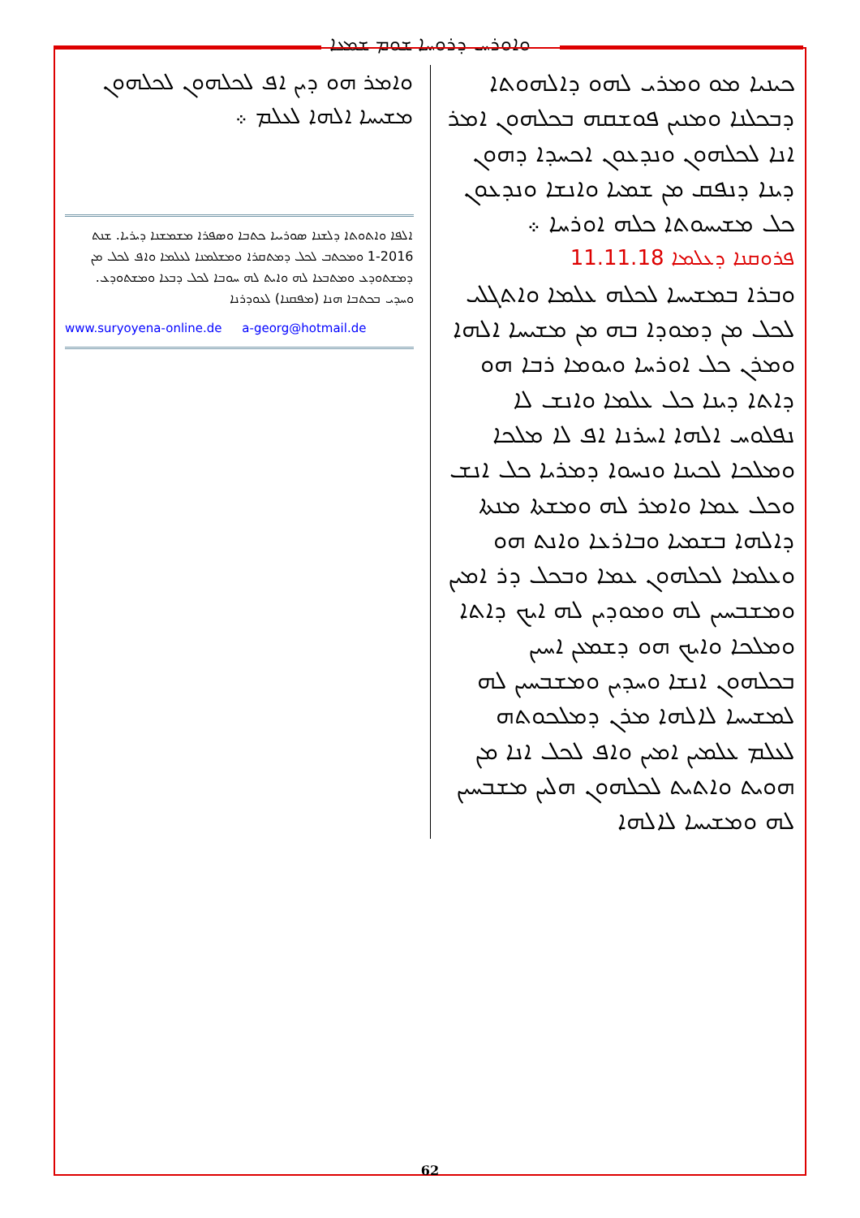ܘܐܘܪܚ ܕܪܘܚܐ ܫܘܡ ܫܡܥܐ
ܟܝܢܝܐ ܡܘ ܘܡܪܝ ܠܗܘ ܕܐܠܗܘܬܐ ܕܒܟܠܢܐ ܘܡܢܝܢ ܦܘܫܩܗ ܒܟܠܗܘܢ ܐܡܪ ܐܢܐ ܠܟܠܗܘܢ ܘܢܕܥܘܢ ܐܟܚܕܐ ܕܗܘܢ ܕܝܢܐ ܕܢܦܩ ܡܢ ܫܡܝܐ ܘܐܢܫܐ ܘܢܕܥܘܢ ܟܠ ܡܫܝܚܘܬܐ ܟܠܗ ܐܘܪܚܐ ܀
ܦܪܘܩܢܐ ܕܥܠܡܐ 11.11.18
ܘܒܪܐ ܒܡܫܝܚܐ ܠܟܠܗ ܥܠܡܐ ܘܐܬܓܠܝ ܠܟܠ ܡܢ ܕܡܘܕܐ ܒܗ ܡܢ ܡܫܝܚܐ ܐܠܗܐ ܘܡܪܢ ܟܠ ܐܘܪܚܐ ܘܝܘܡܐ ܪܒܐ ܗܘ ܕܐܬܐ ܕܝܢܐ ܟܠ ܥܠܡܐ ܘܐܢܫ ܠܐ ܢܦܠܘܚ ܐܠܗܐ ܐܚܪܢܐ ܐܦ ܠܐ ܡܠܟܐ ܘܡܠܟܐ ܠܟܝܢܐ ܘܢܚܘܐ ܕܡܪܝܐ ܟܠ ܐܢܫ ܘܟܠ ܥܡܐ ܘܐܡܪ ܠܗ ܘܡܫܬܐ ܡܢܬܐ ܕܐܠܗܐ ܒܫܡܝܐ ܘܒܐܪܥܐ ܘܐܢܬ ܗܘ ܘܥܠܡܐ ܠܟܠܗܘܢ ܥܡܐ ܘܒܟܠ ܕܪ ܐܡܝܢ ܘܡܫܒܚܝܢ ܠܗ ܘܡܘܕܝܢ ܠܗ ܐܝܟ ܕܐܬܐ ܘܡܠܟܐ ܘܐܝܟ ܗܘ ܕܫܡܥܢ ܐܚܝܢ ܒܟܠܗܘܢ ܐܢܫܐ ܘܚܕܝܢ ܘܡܫܒܚܝܢ ܠܗ ܠܡܫܝܚܐ ܠܐܠܗܐ ܡܪܢ ܕܡܠܟܘܬܗ ܠܥܠܡ ܥܠܡܝܢ ܐܡܝܢ ܘܐܦ ܠܟܠ ܐܢܐ ܡܢ ܗܘܝܬ ܘܐܬܝܬ ܠܟܠܗܘܢ ܗܠܝܢ ܡܫܒܚܝܢ ܠܗ ܘܡܫܝܚܐ ܠܐܠܗܐ
ܘܐܡܪ ܗܘ ܕܝܢ ܐܦ ܠܟܠܗܘܢ ܠܟܠܗܘܢ ܡܫܝܚܐ ܐܠܗܐ ܠܥܠܡ ܀
ܐܠܦܐ ܘܐܬܘܬܐ ܕܠܫܢܐ ܣܘܪܝܝܐ ܟܬܒܐ ܘܣܦܪܐ ܡܫܡܫܢܐ ܕܝܪܝܐ. ܫܢܬ 2016-1 ܘܡܟܬܒ ܠܟܠ ܕܡܬܩܪܐ ܘܡܫܠܡܢܐ ܠܥܠܡܐ ܘܐܦ ܠܟܠ ܡܢ ܕܡܫܬܘܕܥ ܘܡܬܒܥܐ ܠܗ ܘܐܝܬ ܠܗ ܚܘܒܐ ܠܟܠ ܕܒܥܐ ܘܡܫܬܘܕܥ. ܘܚܕܝ ܒܟܬܒܐ ܗܢܐ (ܡܦܩܢܐ) ܠܥܘܕܪܢܐ
www.suryoyena-online.de a-georg@hotmail.de
62